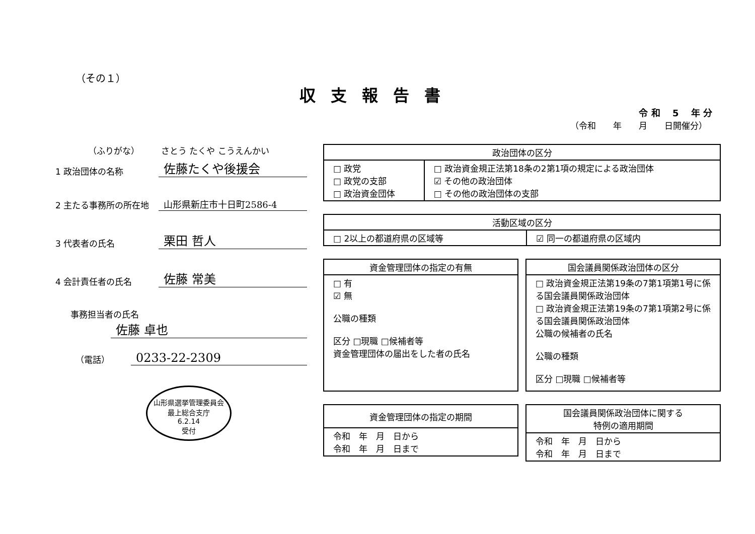（その１）
収支報告書
令 和 　5　 年 分
（令和　　年　　月　　日開催分）
（ふりがな）　　　さとう たくや こうえんかい
1 政治団体の名称
佐藤たくや後援会
2 主たる事務所の所在地
山形県新庄市十日町2586-4
3 代表者の氏名
栗田 哲人
4 会計責任者の氏名
佐藤 常美
事務担当者の氏名
佐藤 卓也
（電話）
0233-22-2309
山形県選挙管理委員会
最上総合支庁
6.2.14
受付
| 政治団体の区分 | |
| --- | --- |
| □ 政党 □ 政党の支部 □ 政治資金団体 | □ 政治資金規正法第18条の2第1項の規定による政治団体 ☑ その他の政治団体 □ その他の政治団体の支部 |
| 活動区域の区分 | |
| --- | --- |
| □ 2以上の都道府県の区域等 | ☑ 同一の都道府県の区域内 |
| 資金管理団体の指定の有無 |
| --- |
| □ 有 ☑ 無 公職の種類 区分 □現職 □候補者等 資金管理団体の届出をした者の氏名 |
| 国会議員関係政治団体の区分 |
| --- |
| □ 政治資金規正法第19条の7第1項第1号に係る国会議員関係政治団体 □ 政治資金規正法第19条の7第1項第2号に係る国会議員関係政治団体 公職の候補者の氏名 公職の種類 区分 □現職 □候補者等 |
| 資金管理団体の指定の期間 |
| --- |
| 令和 年 月 日から 令和 年 月 日まで |
| 国会議員関係政治団体に関する 特例の適用期間 |
| --- |
| 令和 年 月 日から 令和 年 月 日まで |